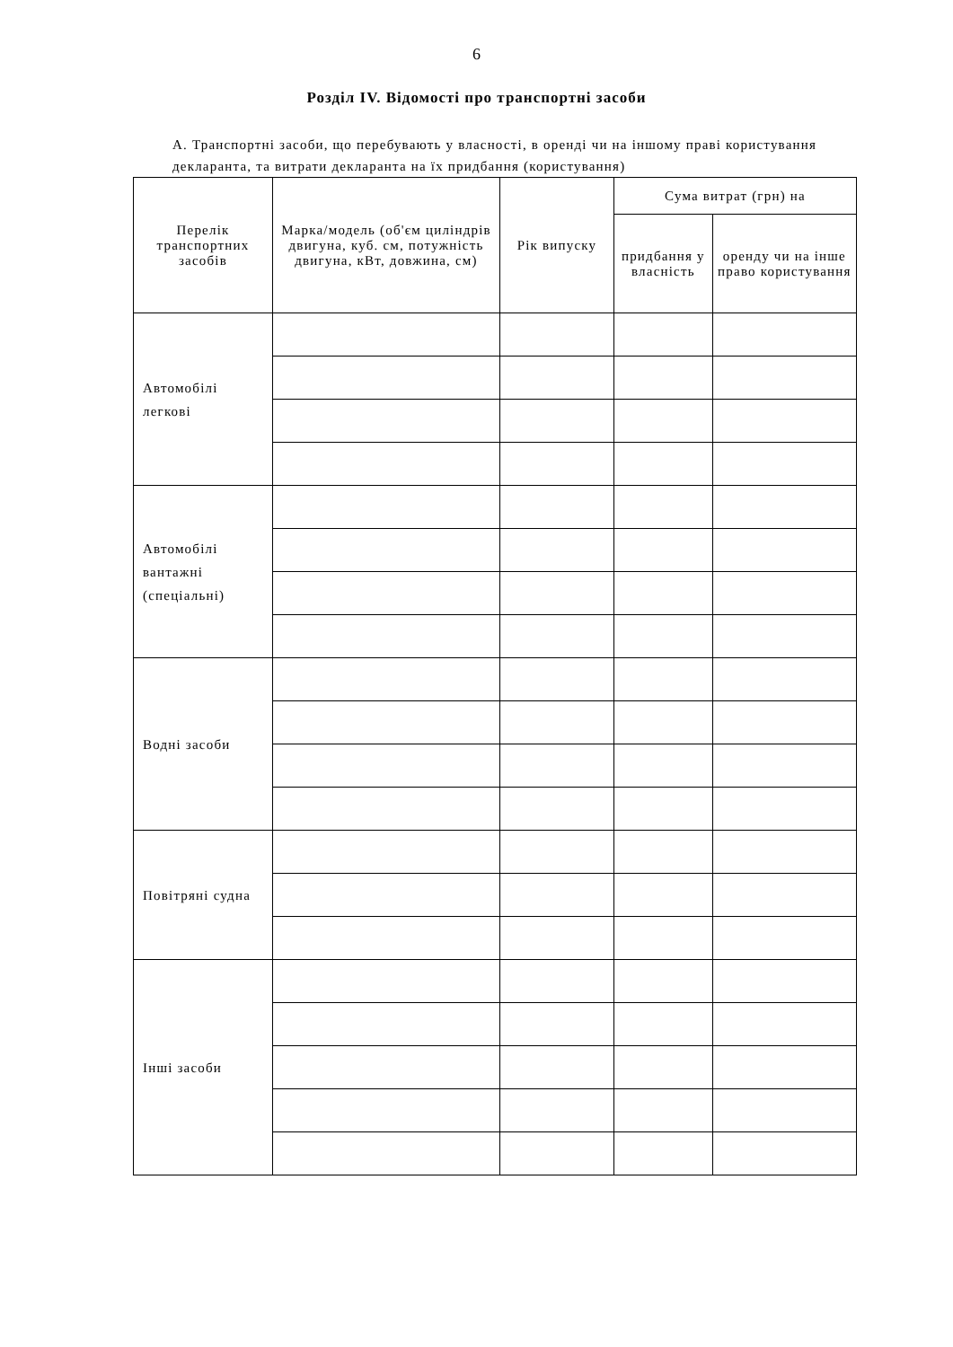6
Розділ IV. Відомості про транспортні засоби
А. Транспортні засоби, що перебувають у власності, в оренді чи на іншому праві користування декларанта, та витрати декларанта на їх придбання (користування)
| Перелік транспортних засобів | Марка/модель (об'єм циліндрів двигуна, куб. см, потужність двигуна, кВт, довжина, см) | Рік випуску | Сума витрат (грн) на | |
| --- | --- | --- | --- | --- |
| | | | придбання у власність | оренду чи на інше право користування |
| Автомобілі легкові | | | | |
| Автомобілі вантажні (спеціальні) | | | | |
| Водні засоби | | | | |
| Повітряні судна | | | | |
| Інші засоби | | | | |